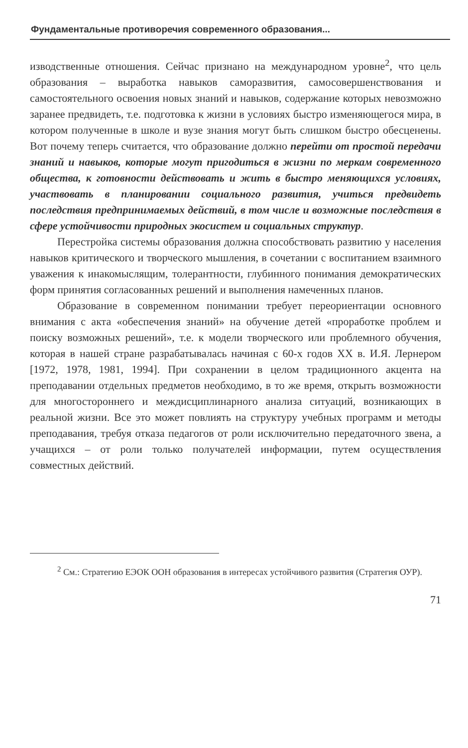Фундаментальные противоречия современного образования...
изводственные отношения. Сейчас признано на международном уровне<sup>2</sup>, что цель образования – выработка навыков саморазвития, самосовершенствования и самостоятельного освоения новых знаний и навыков, содержание которых невозможно заранее предвидеть, т.е. подготовка к жизни в условиях быстро изменяющегося мира, в котором полученные в школе и вузе знания могут быть слишком быстро обесценены. Вот почему теперь считается, что образование должно перейти от простой передачи знаний и навыков, которые могут пригодиться в жизни по меркам современного общества, к готовности действовать и жить в быстро меняющихся условиях, участвовать в планировании социального развития, учиться предвидеть последствия предпринимаемых действий, в том числе и возможные последствия в сфере устойчивости природных экосистем и социальных структур.
Перестройка системы образования должна способствовать развитию у населения навыков критического и творческого мышления, в сочетании с воспитанием взаимного уважения к инакомыслящим, толерантности, глубинного понимания демократических форм принятия согласованных решений и выполнения намеченных планов.
Образование в современном понимании требует переориентации основного внимания с акта «обеспечения знаний» на обучение детей «проработке проблем и поиску возможных решений», т.е. к модели творческого или проблемного обучения, которая в нашей стране разрабатывалась начиная с 60-х годов XX в. И.Я. Лернером [1972, 1978, 1981, 1994]. При сохранении в целом традиционного акцента на преподавании отдельных предметов необходимо, в то же время, открыть возможности для многостороннего и междисциплинарного анализа ситуаций, возникающих в реальной жизни. Все это может повлиять на структуру учебных программ и методы преподавания, требуя отказа педагогов от роли исключительно передаточного звена, а учащихся – от роли только получателей информации, путем осуществления совместных действий.
<sup>2</sup> См.: Стратегию ЕЭОК ООН образования в интересах устойчивого развития (Стратегия ОУР).
71